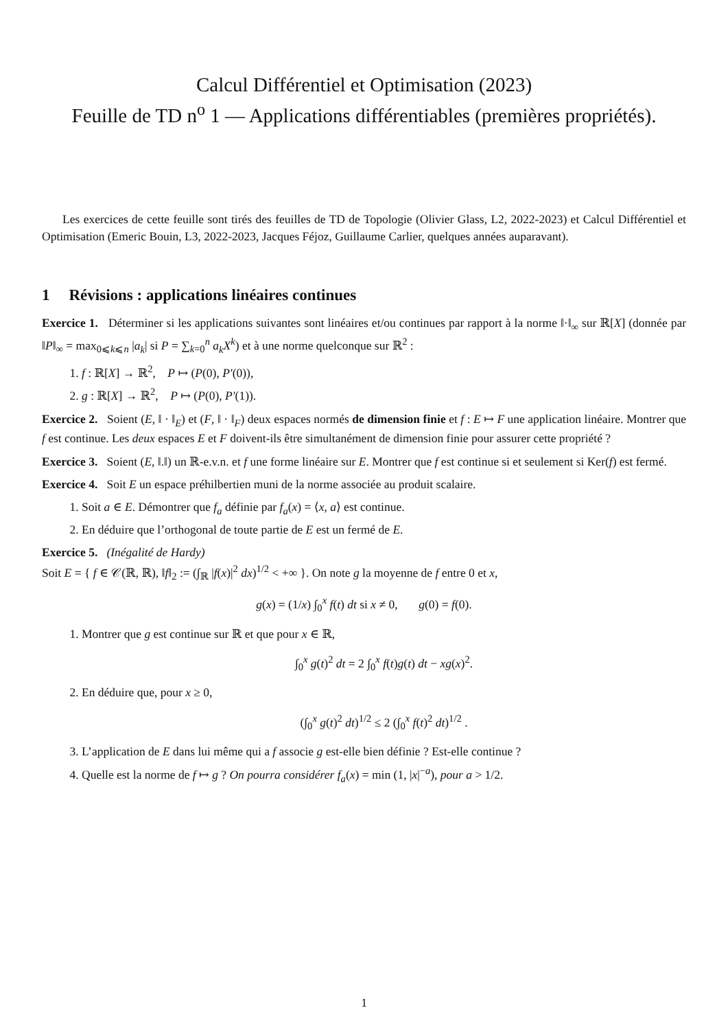Calcul Différentiel et Optimisation (2023)
Feuille de TD n<sup>o</sup> 1 — Applications différentiables (premières propriétés).
Les exercices de cette feuille sont tirés des feuilles de TD de Topologie (Olivier Glass, L2, 2022-2023) et Calcul Différentiel et Optimisation (Emeric Bouin, L3, 2022-2023, Jacques Féjoz, Guillaume Carlier, quelques années auparavant).
1 Révisions : applications linéaires continues
Exercice 1. Déterminer si les applications suivantes sont linéaires et/ou continues par rapport à la norme ‖·‖<sub>∞</sub> sur ℝ[X] (donnée par ‖P‖<sub>∞</sub> = max<sub>0⩽k⩽n</sub> |a<sub>k</sub>| si P = ∑<sub>k=0</sub><sup>n</sup> a<sub>k</sub>X<sup>k</sup>) et à une norme quelconque sur ℝ<sup>2</sup> :
1. f : ℝ[X] → ℝ<sup>2</sup>, P ↦ (P(0), P′(0)),
2. g : ℝ[X] → ℝ<sup>2</sup>, P ↦ (P(0), P′(1)).
Exercice 2. Soient (E, ‖ · ‖<sub>E</sub>) et (F, ‖ · ‖<sub>F</sub>) deux espaces normés de dimension finie et f : E ↦ F une application linéaire. Montrer que f est continue. Les deux espaces E et F doivent-ils être simultanément de dimension finie pour assurer cette propriété ?
Exercice 3. Soient (E, ‖.‖) un ℝ-e.v.n. et f une forme linéaire sur E. Montrer que f est continue si et seulement si Ker(f) est fermé.
Exercice 4. Soit E un espace préhilbertien muni de la norme associée au produit scalaire.
1. Soit a ∈ E. Démontrer que f<sub>a</sub> définie par f<sub>a</sub>(x) = ⟨x, a⟩ est continue.
2. En déduire que l’orthogonal de toute partie de E est un fermé de E.
Exercice 5. (Inégalité de Hardy)
Soit E = { f ∈ 𝒞(ℝ, ℝ), ‖f‖<sub>2</sub> := (∫<sub>ℝ</sub> |f(x)|<sup>2</sup> dx)<sup>1/2</sup> < +∞ }. On note g la moyenne de f entre 0 et x,
g(x) = (1/x) ∫<sub>0</sub><sup>x</sup> f(t) dt si x ≠ 0, g(0) = f(0).
1. Montrer que g est continue sur ℝ et que pour x ∈ ℝ,
∫<sub>0</sub><sup>x</sup> g(t)<sup>2</sup> dt = 2 ∫<sub>0</sub><sup>x</sup> f(t)g(t) dt − xg(x)<sup>2</sup>.
2. En déduire que, pour x ≥ 0,
(∫<sub>0</sub><sup>x</sup> g(t)<sup>2</sup> dt)<sup>1/2</sup> ≤ 2 (∫<sub>0</sub><sup>x</sup> f(t)<sup>2</sup> dt)<sup>1/2</sup> .
3. L’application de E dans lui même qui a f associe g est-elle bien définie ? Est-elle continue ?
4. Quelle est la norme de f ↦ g ? On pourra considérer f<sub>a</sub>(x) = min (1, |x|<sup>−a</sup>), pour a > 1/2.
1